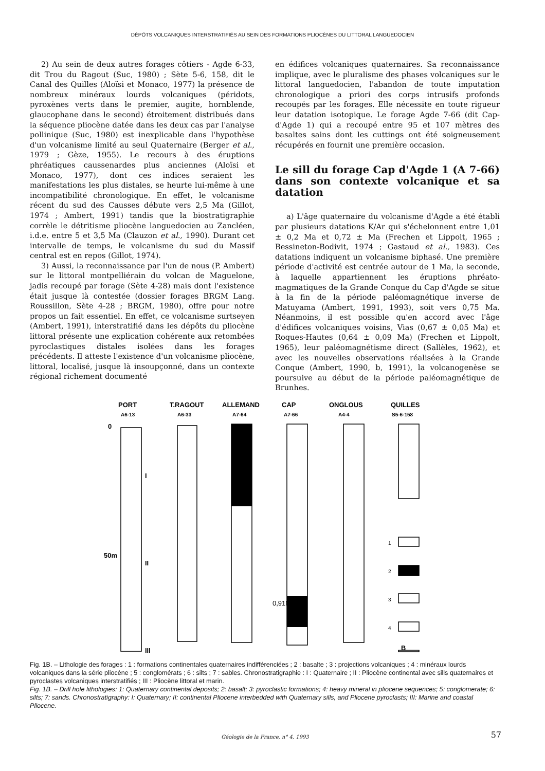DÉPÔTS VOLCANIQUES INTERSTRATIFIÉS AU SEIN DES FORMATIONS PLIOCÈNES DU LITTORAL LANGUEDOCIEN
2) Au sein de deux autres forages côtiers - Agde 6-33, dit Trou du Ragout (Suc, 1980) ; Sète 5-6, 158, dit le Canal des Quilles (Aloïsi et Monaco, 1977) la présence de nombreux minéraux lourds volcaniques (péridots, pyroxènes verts dans le premier, augite, hornblende, glaucophane dans le second) étroitement distribués dans la séquence pliocène datée dans les deux cas par l'analyse pollinique (Suc, 1980) est inexplicable dans l'hypothèse d'un volcanisme limité au seul Quaternaire (Berger et al., 1979 ; Gèze, 1955). Le recours à des éruptions phréatiques caussenardes plus anciennes (Aloïsi et Monaco, 1977), dont ces indices seraient les manifestations les plus distales, se heurte lui-même à une incompatibilité chronologique. En effet, le volcanisme récent du sud des Causses débute vers 2,5 Ma (Gillot, 1974 ; Ambert, 1991) tandis que la biostratigraphie corrèle le détritisme pliocène languedocien au Zancléen, i.d.e. entre 5 et 3,5 Ma (Clauzon et al., 1990). Durant cet intervalle de temps, le volcanisme du sud du Massif central est en repos (Gillot, 1974).
3) Aussi, la reconnaissance par l'un de nous (P. Ambert) sur le littoral montpelliérain du volcan de Maguelone, jadis recoupé par forage (Sète 4-28) mais dont l'existence était jusque là contestée (dossier forages BRGM Lang. Roussillon, Sète 4-28 ; BRGM, 1980), offre pour notre propos un fait essentiel. En effet, ce volcanisme surtseyen (Ambert, 1991), interstratifié dans les dépôts du pliocène littoral présente une explication cohérente aux retombées pyroclastiques distales isolées dans les forages précédents. Il atteste l'existence d'un volcanisme pliocène, littoral, localisé, jusque là insoupçonné, dans un contexte régional richement documenté
en édifices volcaniques quaternaires. Sa reconnaissance implique, avec le pluralisme des phases volcaniques sur le littoral languedocien, l'abandon de toute imputation chronologique a priori des corps intrusifs profonds recoupés par les forages. Elle nécessite en toute rigueur leur datation isotopique. Le forage Agde 7-66 (dit Cap-d'Agde 1) qui a recoupé entre 95 et 107 mètres des basaltes sains dont les cuttings ont été soigneusement récupérés en fournit une première occasion.
Le sill du forage Cap d'Agde 1 (A 7-66) dans son contexte volcanique et sa datation
a) L'âge quaternaire du volcanisme d'Agde a été établi par plusieurs datations K/Ar qui s'échelonnent entre 1,01 ± 0,2 Ma et 0,72 ± Ma (Frechen et Lippolt, 1965 ; Bessineton-Bodivit, 1974 ; Gastaud et al., 1983). Ces datations indiquent un volcanisme biphasé. Une première période d'activité est centrée autour de 1 Ma, la seconde, à laquelle appartiennent les éruptions phréato-magmatiques de la Grande Conque du Cap d'Agde se situe à la fin de la période paléomagnétique inverse de Matuyama (Ambert, 1991, 1993), soit vers 0,75 Ma. Néanmoins, il est possible qu'en accord avec l'âge d'édifices volcaniques voisins, Vias (0,67 ± 0,05 Ma) et Roques-Hautes (0,64 ± 0,09 Ma) (Frechen et Lippolt, 1965), leur paléomagnétisme direct (Sallèles, 1962), et avec les nouvelles observations réalisées à la Grande Conque (Ambert, 1990, b, 1991), la volcanogenèse se poursuive au début de la période paléomagnétique de Brunhes.
PORT
A6-13
T.RAGOUT
A6-33
ALLEMAND
A7-64
CAP
A7-66
ONGLOUS
A4-4
QUILLES
S5-6-158
0
50m
0,91Ma
I
II
III
1
2
3
4
B
Fig. 1B. – Lithologie des forages : 1 : formations continentales quaternaires indifférenciées ; 2 : basalte ; 3 : projections volcaniques ; 4 : minéraux lourds volcaniques dans la série pliocène ; 5 : conglomérats ; 6 : silts ; 7 : sables. Chronostratigraphie : I : Quaternaire ; II : Pliocène continental avec sills quaternaires et pyroclastes volcaniques interstratifiés ; III : Pliocène littoral et marin.
Fig. 1B. – Drill hole lithologies: 1: Quaternary continental deposits; 2: basalt; 3: pyroclastic formations; 4: heavy mineral in pliocene sequences; 5: conglomerate; 6: silts; 7: sands. Chronostratigraphy: I: Quaternary; II: continental Pliocene interbedded with Quaternary sills, and Pliocene pyroclasts; III: Marine and coastal Pliocene.
Géologie de la France, n° 4, 1993 57